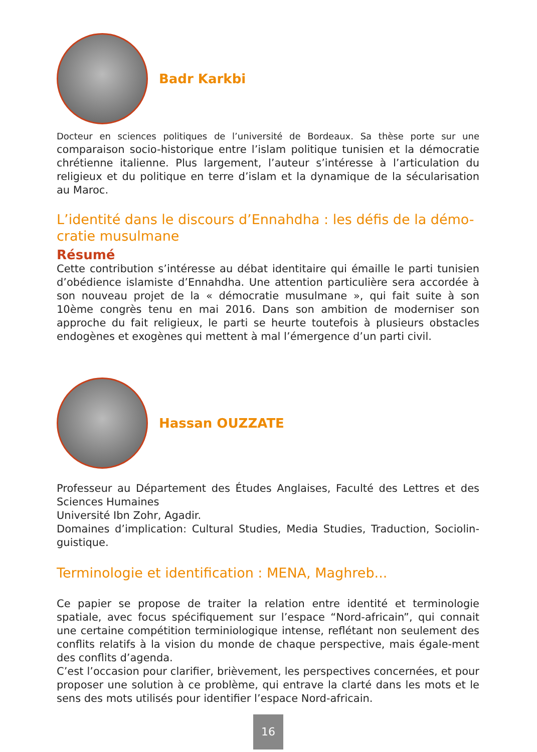Badr Karkbi
Docteur en sciences politiques de l’université de Bordeaux. Sa thèse porte sur une comparaison socio-historique entre l’islam politique tunisien et la démocratie chrétienne italienne. Plus largement, l’auteur s’intéresse à l’articulation du religieux et du politique en terre d’islam et la dynamique de la sécularisation au Maroc.
L’identité dans le discours d’Ennahdha : les défis de la démo-cratie musulmane
Résumé
Cette contribution s’intéresse au débat identitaire qui émaille le parti tunisien d’obédience islamiste d’Ennahdha. Une attention particulière sera accordée à son nouveau projet de la « démocratie musulmane », qui fait suite à son 10ème congrès tenu en mai 2016. Dans son ambition de moderniser son approche du fait religieux, le parti se heurte toutefois à plusieurs obstacles endogènes et exogènes qui mettent à mal l’émergence d’un parti civil.
Hassan OUZZATE
Professeur au Département des Études Anglaises, Faculté des Lettres et des Sciences Humaines
Université Ibn Zohr, Agadir.
Domaines d’implication: Cultural Studies, Media Studies, Traduction, Sociolin-guistique.
Terminologie et identification : MENA, Maghreb...
Ce papier se propose de traiter la relation entre identité et terminologie spatiale, avec focus spécifiquement sur l’espace “Nord-africain”, qui connait une certaine compétition terminiologique intense, reflétant non seulement des conflits relatifs à la vision du monde de chaque perspective, mais égale-ment des conflits d’agenda.
C’est l’occasion pour clarifier, brièvement, les perspectives concernées, et pour proposer une solution à ce problème, qui entrave la clarté dans les mots et le sens des mots utilisés pour identifier l’espace Nord-africain.
16